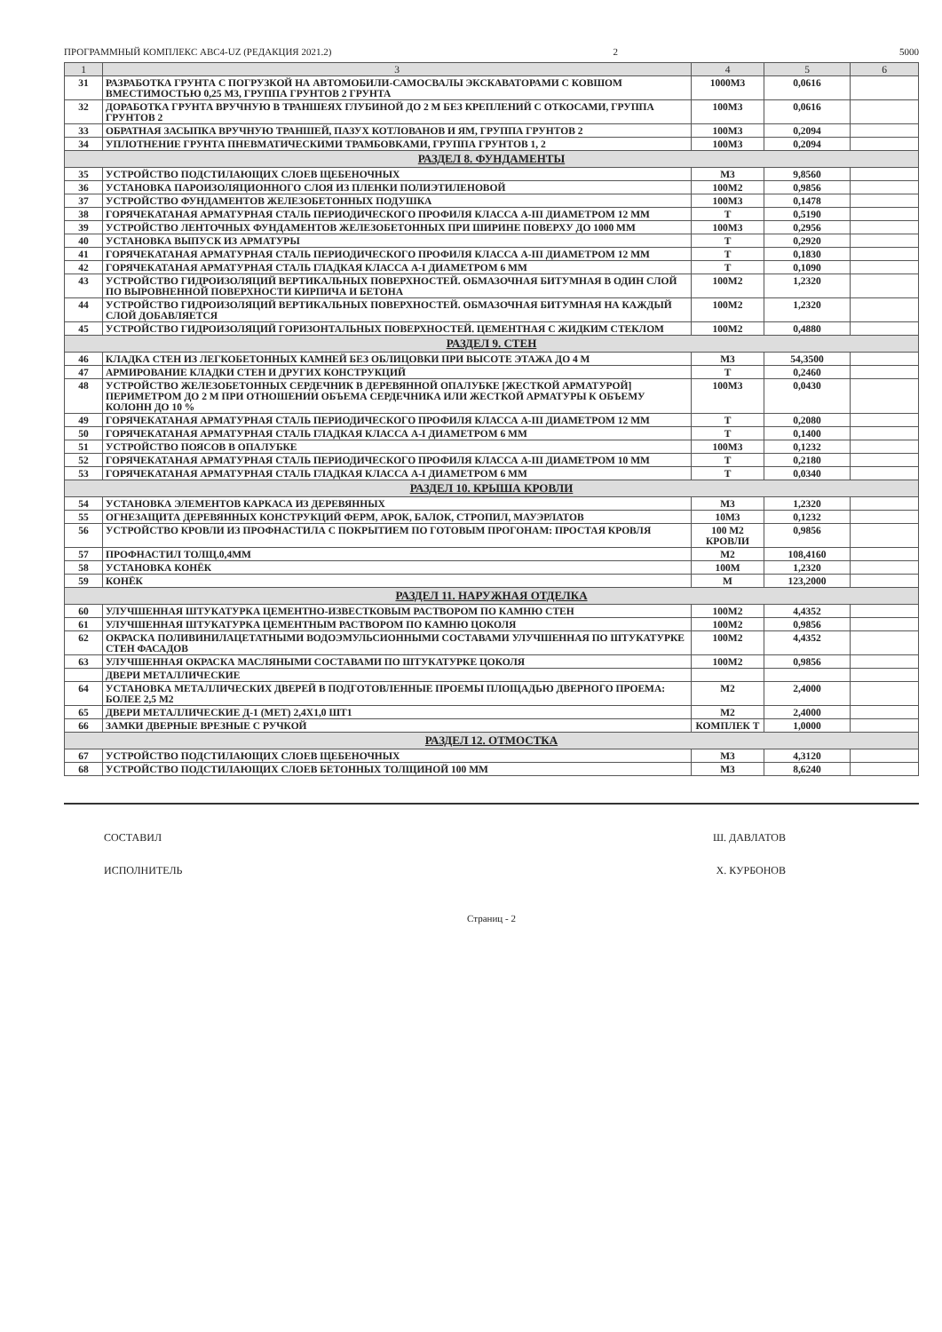ПРОГРАММНЫЙ КОМПЛЕКС АВС4-UZ (РЕДАКЦИЯ 2021.2) 2 5000
| 1 | 3 | 4 | 5 | 6 |
| --- | --- | --- | --- | --- |
| 31 | РАЗРАБОТКА ГРУНТА С ПОГРУЗКОЙ НА АВТОМОБИЛИ-САМОСВАЛЫ ЭКСКАВАТОРАМИ С КОВШОМ ВМЕСТИМОСТЬЮ 0,25 М3, ГРУППА ГРУНТОВ 2 ГРУНТА | 1000М3 | 0,0616 | |
| 32 | ДОРАБОТКА ГРУНТА ВРУЧНУЮ В ТРАНШЕЯХ ГЛУБИНОЙ ДО 2 М БЕЗ КРЕПЛЕНИЙ С ОТКОСАМИ, ГРУППА ГРУНТОВ 2 | 100М3 | 0,0616 | |
| 33 | ОБРАТНАЯ ЗАСЫПКА ВРУЧНУЮ ТРАНШЕЙ, ПАЗУХ КОТЛОВАНОВ И ЯМ, ГРУППА ГРУНТОВ 2 | 100М3 | 0,2094 | |
| 34 | УПЛОТНЕНИЕ ГРУНТА ПНЕВМАТИЧЕСКИМИ ТРАМБОВКАМИ, ГРУППА ГРУНТОВ 1, 2 | 100М3 | 0,2094 | |
| РАЗДЕЛ 8. ФУНДАМЕНТЫ | | | | |
| 35 | УСТРОЙСТВО ПОДСТИЛАЮЩИХ СЛОЕВ ЩЕБЕНОЧНЫХ | М3 | 9,8560 | |
| 36 | УСТАНОВКА ПАРОИЗОЛЯЦИОННОГО СЛОЯ ИЗ ПЛЕНКИ ПОЛИЭТИЛЕНОВОЙ | 100М2 | 0,9856 | |
| 37 | УСТРОЙСТВО ФУНДАМЕНТОВ ЖЕЛЕЗОБЕТОННЫХ ПОДУШКА | 100М3 | 0,1478 | |
| 38 | ГОРЯЧЕКАТАНАЯ АРМАТУРНАЯ СТАЛЬ ПЕРИОДИЧЕСКОГО ПРОФИЛЯ КЛАССА А-III ДИАМЕТРОМ 12 ММ | Т | 0,5190 | |
| 39 | УСТРОЙСТВО ЛЕНТОЧНЫХ ФУНДАМЕНТОВ ЖЕЛЕЗОБЕТОННЫХ ПРИ ШИРИНЕ ПОВЕРХУ ДО 1000 ММ | 100М3 | 0,2956 | |
| 40 | УСТАНОВКА ВЫПУСК ИЗ АРМАТУРЫ | Т | 0,2920 | |
| 41 | ГОРЯЧЕКАТАНАЯ АРМАТУРНАЯ СТАЛЬ ПЕРИОДИЧЕСКОГО ПРОФИЛЯ КЛАССА А-III ДИАМЕТРОМ 12 ММ | Т | 0,1830 | |
| 42 | ГОРЯЧЕКАТАНАЯ АРМАТУРНАЯ СТАЛЬ ГЛАДКАЯ КЛАССА А-I ДИАМЕТРОМ 6 ММ | Т | 0,1090 | |
| 43 | УСТРОЙСТВО ГИДРОИЗОЛЯЦИЙ ВЕРТИКАЛЬНЫХ ПОВЕРХНОСТЕЙ. ОБМАЗОЧНАЯ БИТУМНАЯ В ОДИН СЛОЙ ПО ВЫРОВНЕННОЙ ПОВЕРХНОСТИ КИРПИЧА И БЕТОНА | 100М2 | 1,2320 | |
| 44 | УСТРОЙСТВО ГИДРОИЗОЛЯЦИЙ ВЕРТИКАЛЬНЫХ ПОВЕРХНОСТЕЙ. ОБМАЗОЧНАЯ БИТУМНАЯ НА КАЖДЫЙ СЛОЙ ДОБАВЛЯЕТСЯ | 100М2 | 1,2320 | |
| 45 | УСТРОЙСТВО ГИДРОИЗОЛЯЦИЙ ГОРИЗОНТАЛЬНЫХ ПОВЕРХНОСТЕЙ. ЦЕМЕНТНАЯ С ЖИДКИМ СТЕКЛОМ | 100М2 | 0,4880 | |
| РАЗДЕЛ 9. СТЕН | | | | |
| 46 | КЛАДКА СТЕН ИЗ ЛЕГКОБЕТОННЫХ КАМНЕЙ БЕЗ ОБЛИЦОВКИ ПРИ ВЫСОТЕ ЭТАЖА ДО 4 М | М3 | 54,3500 | |
| 47 | АРМИРОВАНИЕ КЛАДКИ СТЕН И ДРУГИХ КОНСТРУКЦИЙ | Т | 0,2460 | |
| 48 | УСТРОЙСТВО ЖЕЛЕЗОБЕТОННЫХ СЕРДЕЧНИК В ДЕРЕВЯННОЙ ОПАЛУБКЕ [ЖЕСТКОЙ АРМАТУРОЙ] ПЕРИМЕТРОМ ДО 2 М ПРИ ОТНОШЕНИИ ОБЪЕМА СЕРДЕЧНИКА ИЛИ ЖЕСТКОЙ АРМАТУРЫ К ОБЪЕМУ КОЛОНН ДО 10 % | 100М3 | 0,0430 | |
| 49 | ГОРЯЧЕКАТАНАЯ АРМАТУРНАЯ СТАЛЬ ПЕРИОДИЧЕСКОГО ПРОФИЛЯ КЛАССА А-III ДИАМЕТРОМ 12 ММ | Т | 0,2080 | |
| 50 | ГОРЯЧЕКАТАНАЯ АРМАТУРНАЯ СТАЛЬ ГЛАДКАЯ КЛАССА А-I ДИАМЕТРОМ 6 ММ | Т | 0,1400 | |
| 51 | УСТРОЙСТВО ПОЯСОВ В ОПАЛУБКЕ | 100М3 | 0,1232 | |
| 52 | ГОРЯЧЕКАТАНАЯ АРМАТУРНАЯ СТАЛЬ ПЕРИОДИЧЕСКОГО ПРОФИЛЯ КЛАССА А-III ДИАМЕТРОМ 10 ММ | Т | 0,2180 | |
| 53 | ГОРЯЧЕКАТАНАЯ АРМАТУРНАЯ СТАЛЬ ГЛАДКАЯ КЛАССА А-I ДИАМЕТРОМ 6 ММ | Т | 0,0340 | |
| РАЗДЕЛ 10. КРЫША КРОВЛИ | | | | |
| 54 | УСТАНОВКА ЭЛЕМЕНТОВ КАРКАСА ИЗ ДЕРЕВЯННЫХ | М3 | 1,2320 | |
| 55 | ОГНЕЗАЩИТА ДЕРЕВЯННЫХ КОНСТРУКЦИЙ ФЕРМ, АРОК, БАЛОК, СТРОПИЛ, МАУЭРЛАТОВ | 10М3 | 0,1232 | |
| 56 | УСТРОЙСТВО КРОВЛИ ИЗ ПРОФНАСТИЛА С ПОКРЫТИЕМ ПО ГОТОВЫМ ПРОГОНАМ: ПРОСТАЯ КРОВЛЯ | 100 М2 КРОВЛИ | 0,9856 | |
| 57 | ПРОФНАСТИЛ ТОЛЩ.0,4ММ | М2 | 108,4160 | |
| 58 | УСТАНОВКА КОНЁК | 100М | 1,2320 | |
| 59 | КОНЁК | М | 123,2000 | |
| РАЗДЕЛ 11. НАРУЖНАЯ ОТДЕЛКА | | | | |
| 60 | УЛУЧШЕННАЯ ШТУКАТУРКА ЦЕМЕНТНО-ИЗВЕСТКОВЫМ РАСТВОРОМ ПО КАМНЮ СТЕН | 100М2 | 4,4352 | |
| 61 | УЛУЧШЕННАЯ ШТУКАТУРКА ЦЕМЕНТНЫМ РАСТВОРОМ ПО КАМНЮ ЦОКОЛЯ | 100М2 | 0,9856 | |
| 62 | ОКРАСКА ПОЛИВИНИЛАЦЕТАТНЫМИ ВОДОЭМУЛЬСИОННЫМИ СОСТАВАМИ УЛУЧШЕННАЯ ПО ШТУКАТУРКЕ СТЕН ФАСАДОВ | 100М2 | 4,4352 | |
| 63 | УЛУЧШЕННАЯ ОКРАСКА МАСЛЯНЫМИ СОСТАВАМИ ПО ШТУКАТУРКЕ ЦОКОЛЯ | 100М2 | 0,9856 | |
| | ДВЕРИ МЕТАЛЛИЧЕСКИЕ | | | |
| 64 | УСТАНОВКА МЕТАЛЛИЧЕСКИХ ДВЕРЕЙ В ПОДГОТОВЛЕННЫЕ ПРОЕМЫ ПЛОЩАДЬЮ ДВЕРНОГО ПРОЕМА: БОЛЕЕ 2,5 М2 | М2 | 2,4000 | |
| 65 | ДВЕРИ МЕТАЛЛИЧЕСКИЕ Д-1 (МЕТ) 2,4Х1,0 ШТ1 | М2 | 2,4000 | |
| 66 | ЗАМКИ ДВЕРНЫЕ ВРЕЗНЫЕ С РУЧКОЙ | КОМПЛЕК Т | 1,0000 | |
| РАЗДЕЛ 12. ОТМОСТКА | | | | |
| 67 | УСТРОЙСТВО ПОДСТИЛАЮЩИХ СЛОЕВ ЩЕБЕНОЧНЫХ | М3 | 4,3120 | |
| 68 | УСТРОЙСТВО ПОДСТИЛАЮЩИХ СЛОЕВ БЕТОННЫХ ТОЛЩИНОЙ 100 ММ | М3 | 8,6240 | |
СОСТАВИЛ Ш. ДАВЛАТОВ
ИСПОЛНИТЕЛЬ Х. КУРБОНОВ
Страниц - 2